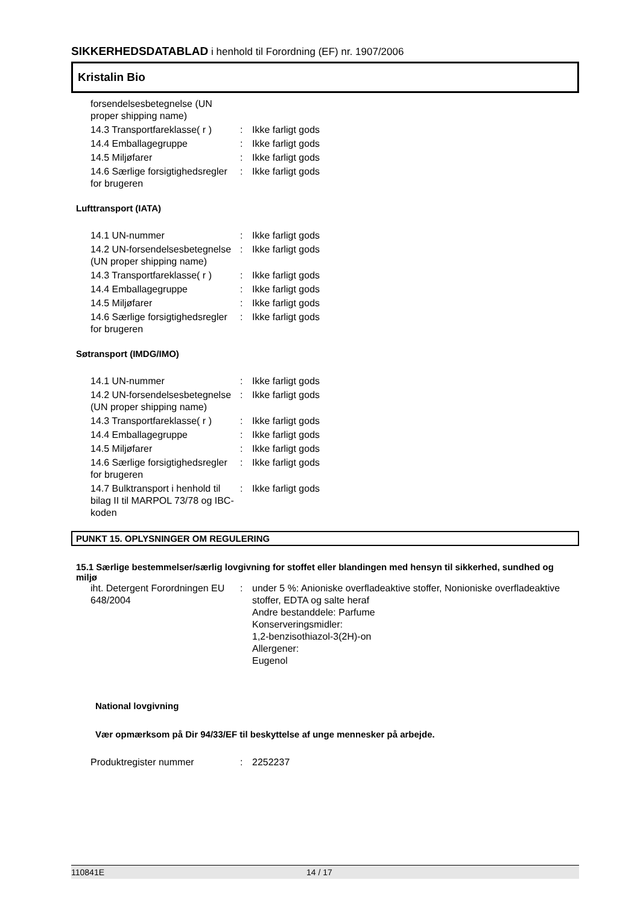SIKKERHEDSDATABLAD i henhold til Forordning (EF) nr. 1907/2006
Kristalin Bio
| forsendelsesbetegnelse (UN proper shipping name) | | |
| 14.3 Transportfareklasse( r ) | : | Ikke farligt gods |
| 14.4 Emballagegruppe | : | Ikke farligt gods |
| 14.5 Miljøfarer | : | Ikke farligt gods |
| 14.6 Særlige forsigtighedsregler for brugeren | : | Ikke farligt gods |
Lufttransport (IATA)
| 14.1 UN-nummer | : | Ikke farligt gods |
| 14.2 UN-forsendelsesbetegnelse (UN proper shipping name) | : | Ikke farligt gods |
| 14.3 Transportfareklasse( r ) | : | Ikke farligt gods |
| 14.4 Emballagegruppe | : | Ikke farligt gods |
| 14.5 Miljøfarer | : | Ikke farligt gods |
| 14.6 Særlige forsigtighedsregler for brugeren | : | Ikke farligt gods |
Søtransport (IMDG/IMO)
| 14.1 UN-nummer | : | Ikke farligt gods |
| 14.2 UN-forsendelsesbetegnelse (UN proper shipping name) | : | Ikke farligt gods |
| 14.3 Transportfareklasse( r ) | : | Ikke farligt gods |
| 14.4 Emballagegruppe | : | Ikke farligt gods |
| 14.5 Miljøfarer | : | Ikke farligt gods |
| 14.6 Særlige forsigtighedsregler for brugeren | : | Ikke farligt gods |
| 14.7 Bulktransport i henhold til bilag II til MARPOL 73/78 og IBC-koden | : | Ikke farligt gods |
PUNKT 15. OPLYSNINGER OM REGULERING
15.1 Særlige bestemmelser/særlig lovgivning for stoffet eller blandingen med hensyn til sikkerhed, sundhed og miljø
| iht. Detergent Forordningen EU 648/2004 | : | under 5 %: Anioniske overfladeaktive stoffer, Nonioniske overfladeaktive stoffer, EDTA og salte heraf Andre bestanddele: Parfume Konserveringsmidler: 1,2-benzisothiazol-3(2H)-on Allergener: Eugenol |
National lovgivning
Vær opmærksom på Dir 94/33/EF til beskyttelse af unge mennesker på arbejde.
| Produktregister nummer | : | 2252237 |
110841E 14 / 17